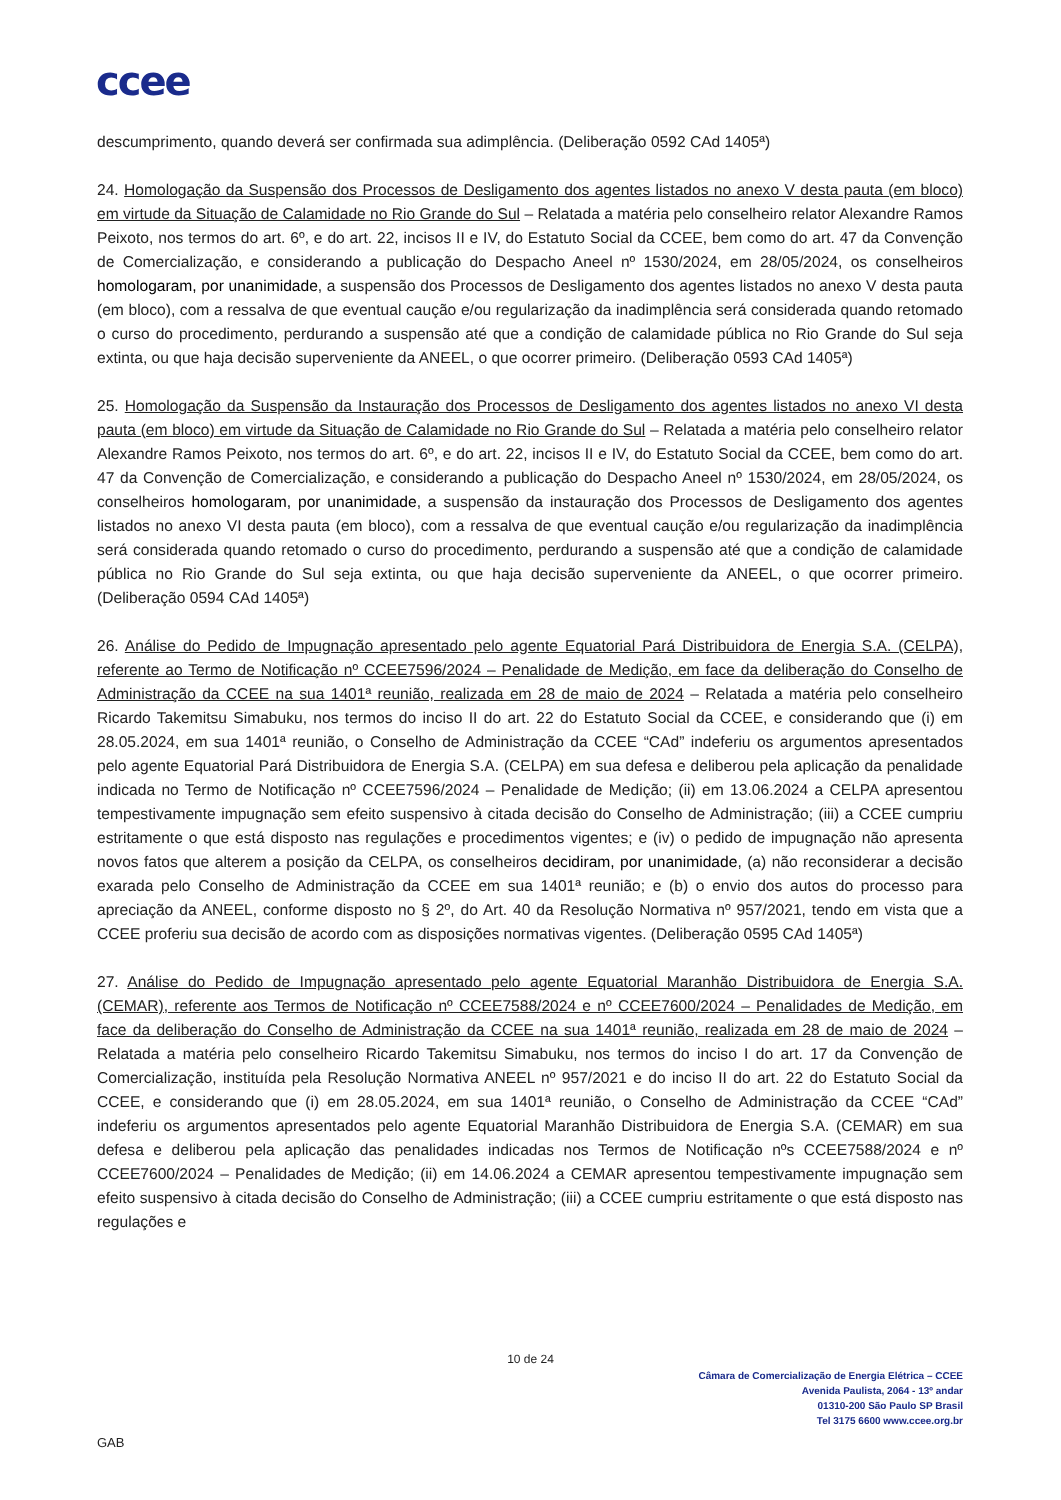ccee
descumprimento, quando deverá ser confirmada sua adimplência. (Deliberação 0592 CAd 1405ª)
24. Homologação da Suspensão dos Processos de Desligamento dos agentes listados no anexo V desta pauta (em bloco) em virtude da Situação de Calamidade no Rio Grande do Sul – Relatada a matéria pelo conselheiro relator Alexandre Ramos Peixoto, nos termos do art. 6º, e do art. 22, incisos II e IV, do Estatuto Social da CCEE, bem como do art. 47 da Convenção de Comercialização, e considerando a publicação do Despacho Aneel nº 1530/2024, em 28/05/2024, os conselheiros homologaram, por unanimidade, a suspensão dos Processos de Desligamento dos agentes listados no anexo V desta pauta (em bloco), com a ressalva de que eventual caução e/ou regularização da inadimplência será considerada quando retomado o curso do procedimento, perdurando a suspensão até que a condição de calamidade pública no Rio Grande do Sul seja extinta, ou que haja decisão superveniente da ANEEL, o que ocorrer primeiro. (Deliberação 0593 CAd 1405ª)
25. Homologação da Suspensão da Instauração dos Processos de Desligamento dos agentes listados no anexo VI desta pauta (em bloco) em virtude da Situação de Calamidade no Rio Grande do Sul – Relatada a matéria pelo conselheiro relator Alexandre Ramos Peixoto, nos termos do art. 6º, e do art. 22, incisos II e IV, do Estatuto Social da CCEE, bem como do art. 47 da Convenção de Comercialização, e considerando a publicação do Despacho Aneel nº 1530/2024, em 28/05/2024, os conselheiros homologaram, por unanimidade, a suspensão da instauração dos Processos de Desligamento dos agentes listados no anexo VI desta pauta (em bloco), com a ressalva de que eventual caução e/ou regularização da inadimplência será considerada quando retomado o curso do procedimento, perdurando a suspensão até que a condição de calamidade pública no Rio Grande do Sul seja extinta, ou que haja decisão superveniente da ANEEL, o que ocorrer primeiro. (Deliberação 0594 CAd 1405ª)
26. Análise do Pedido de Impugnação apresentado pelo agente Equatorial Pará Distribuidora de Energia S.A. (CELPA), referente ao Termo de Notificação nº CCEE7596/2024 – Penalidade de Medição, em face da deliberação do Conselho de Administração da CCEE na sua 1401ª reunião, realizada em 28 de maio de 2024 – Relatada a matéria pelo conselheiro Ricardo Takemitsu Simabuku, nos termos do inciso II do art. 22 do Estatuto Social da CCEE, e considerando que (i) em 28.05.2024, em sua 1401ª reunião, o Conselho de Administração da CCEE “CAd” indeferiu os argumentos apresentados pelo agente Equatorial Pará Distribuidora de Energia S.A. (CELPA) em sua defesa e deliberou pela aplicação da penalidade indicada no Termo de Notificação nº CCEE7596/2024 – Penalidade de Medição; (ii) em 13.06.2024 a CELPA apresentou tempestivamente impugnação sem efeito suspensivo à citada decisão do Conselho de Administração; (iii) a CCEE cumpriu estritamente o que está disposto nas regulações e procedimentos vigentes; e (iv) o pedido de impugnação não apresenta novos fatos que alterem a posição da CELPA, os conselheiros decidiram, por unanimidade, (a) não reconsiderar a decisão exarada pelo Conselho de Administração da CCEE em sua 1401ª reunião; e (b) o envio dos autos do processo para apreciação da ANEEL, conforme disposto no § 2º, do Art. 40 da Resolução Normativa nº 957/2021, tendo em vista que a CCEE proferiu sua decisão de acordo com as disposições normativas vigentes. (Deliberação 0595 CAd 1405ª)
27. Análise do Pedido de Impugnação apresentado pelo agente Equatorial Maranhão Distribuidora de Energia S.A. (CEMAR), referente aos Termos de Notificação nº CCEE7588/2024 e nº CCEE7600/2024 – Penalidades de Medição, em face da deliberação do Conselho de Administração da CCEE na sua 1401ª reunião, realizada em 28 de maio de 2024 – Relatada a matéria pelo conselheiro Ricardo Takemitsu Simabuku, nos termos do inciso I do art. 17 da Convenção de Comercialização, instituída pela Resolução Normativa ANEEL nº 957/2021 e do inciso II do art. 22 do Estatuto Social da CCEE, e considerando que (i) em 28.05.2024, em sua 1401ª reunião, o Conselho de Administração da CCEE “CAd” indeferiu os argumentos apresentados pelo agente Equatorial Maranhão Distribuidora de Energia S.A. (CEMAR) em sua defesa e deliberou pela aplicação das penalidades indicadas nos Termos de Notificação nºs CCEE7588/2024 e nº CCEE7600/2024 – Penalidades de Medição; (ii) em 14.06.2024 a CEMAR apresentou tempestivamente impugnação sem efeito suspensivo à citada decisão do Conselho de Administração; (iii) a CCEE cumpriu estritamente o que está disposto nas regulações e
10 de 24
Câmara de Comercialização de Energia Elétrica – CCEE
Avenida Paulista, 2064 - 13º andar
01310-200 São Paulo SP Brasil
Tel 3175 6600 www.ccee.org.br
GAB